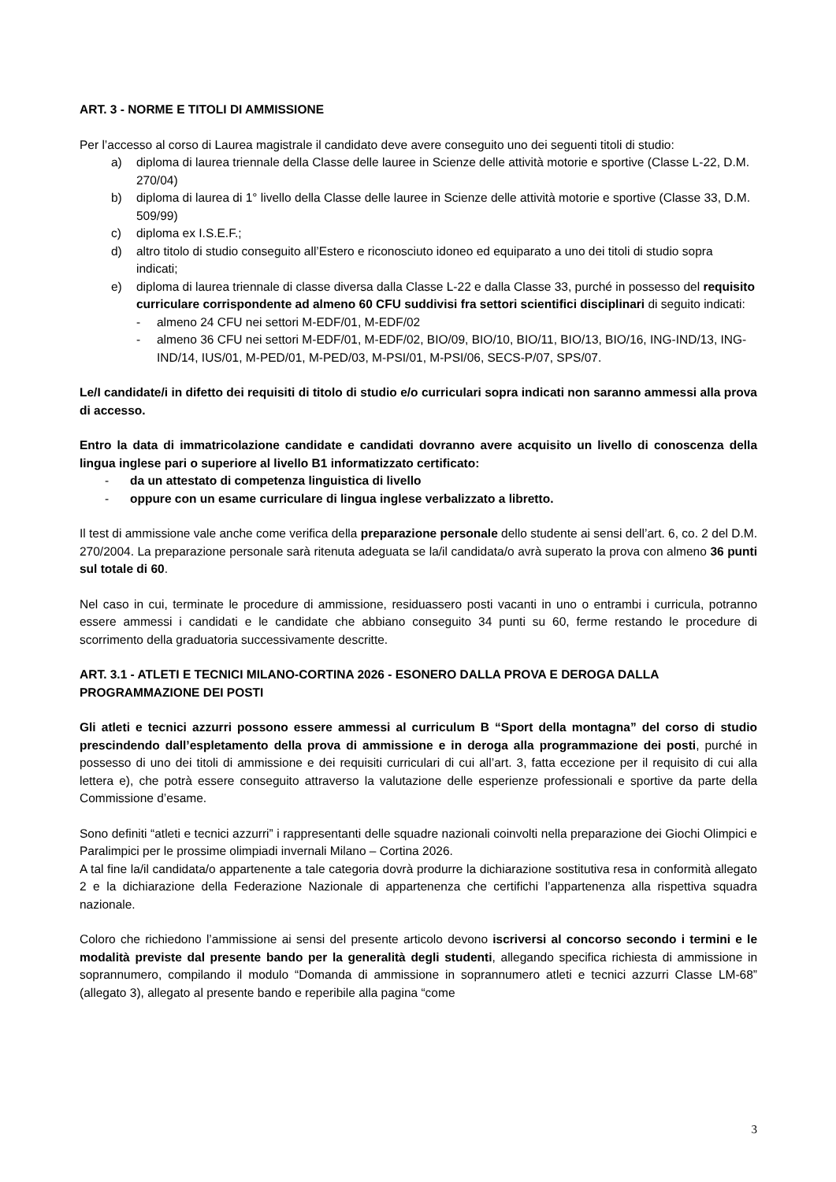ART. 3 - NORME E TITOLI DI AMMISSIONE
Per l’accesso al corso di Laurea magistrale il candidato deve avere conseguito uno dei seguenti titoli di studio:
a) diploma di laurea triennale della Classe delle lauree in Scienze delle attività motorie e sportive (Classe L-22, D.M. 270/04)
b) diploma di laurea di 1° livello della Classe delle lauree in Scienze delle attività motorie e sportive (Classe 33, D.M. 509/99)
c) diploma ex I.S.E.F.;
d) altro titolo di studio conseguito all’Estero e riconosciuto idoneo ed equiparato a uno dei titoli di studio sopra indicati;
e) diploma di laurea triennale di classe diversa dalla Classe L-22 e dalla Classe 33, purché in possesso del requisito curriculare corrispondente ad almeno 60 CFU suddivisi fra settori scientifici disciplinari di seguito indicati:
- almeno 24 CFU nei settori M-EDF/01, M-EDF/02
- almeno 36 CFU nei settori M-EDF/01, M-EDF/02, BIO/09, BIO/10, BIO/11, BIO/13, BIO/16, ING-IND/13, ING-IND/14, IUS/01, M-PED/01, M-PED/03, M-PSI/01, M-PSI/06, SECS-P/07, SPS/07.
Le/I candidate/i in difetto dei requisiti di titolo di studio e/o curriculari sopra indicati non saranno ammessi alla prova di accesso.
Entro la data di immatricolazione candidate e candidati dovranno avere acquisito un livello di conoscenza della lingua inglese pari o superiore al livello B1 informatizzato certificato:
- da un attestato di competenza linguistica di livello
- oppure con un esame curriculare di lingua inglese verbalizzato a libretto.
Il test di ammissione vale anche come verifica della preparazione personale dello studente ai sensi dell’art. 6, co. 2 del D.M. 270/2004. La preparazione personale sarà ritenuta adeguata se la/il candidata/o avrà superato la prova con almeno 36 punti sul totale di 60.
Nel caso in cui, terminate le procedure di ammissione, residuassero posti vacanti in uno o entrambi i curricula, potranno essere ammessi i candidati e le candidate che abbiano conseguito 34 punti su 60, ferme restando le procedure di scorrimento della graduatoria successivamente descritte.
ART. 3.1 - ATLETI E TECNICI MILANO-CORTINA 2026 - ESONERO DALLA PROVA E DEROGA DALLA PROGRAMMAZIONE DEI POSTI
Gli atleti e tecnici azzurri possono essere ammessi al curriculum B “Sport della montagna” del corso di studio prescindendo dall’espletamento della prova di ammissione e in deroga alla programmazione dei posti, purché in possesso di uno dei titoli di ammissione e dei requisiti curriculari di cui all’art. 3, fatta eccezione per il requisito di cui alla lettera e), che potrà essere conseguito attraverso la valutazione delle esperienze professionali e sportive da parte della Commissione d’esame.
Sono definiti “atleti e tecnici azzurri” i rappresentanti delle squadre nazionali coinvolti nella preparazione dei Giochi Olimpici e Paralimpici per le prossime olimpiadi invernali Milano – Cortina 2026.
A tal fine la/il candidata/o appartenente a tale categoria dovrà produrre la dichiarazione sostitutiva resa in conformità allegato 2 e la dichiarazione della Federazione Nazionale di appartenenza che certifichi l’appartenenza alla rispettiva squadra nazionale.
Coloro che richiedono l’ammissione ai sensi del presente articolo devono iscriversi al concorso secondo i termini e le modalità previste dal presente bando per la generalità degli studenti, allegando specifica richiesta di ammissione in soprannumero, compilando il modulo “Domanda di ammissione in soprannumero atleti e tecnici azzurri Classe LM-68” (allegato 3), allegato al presente bando e reperibile alla pagina “come
3